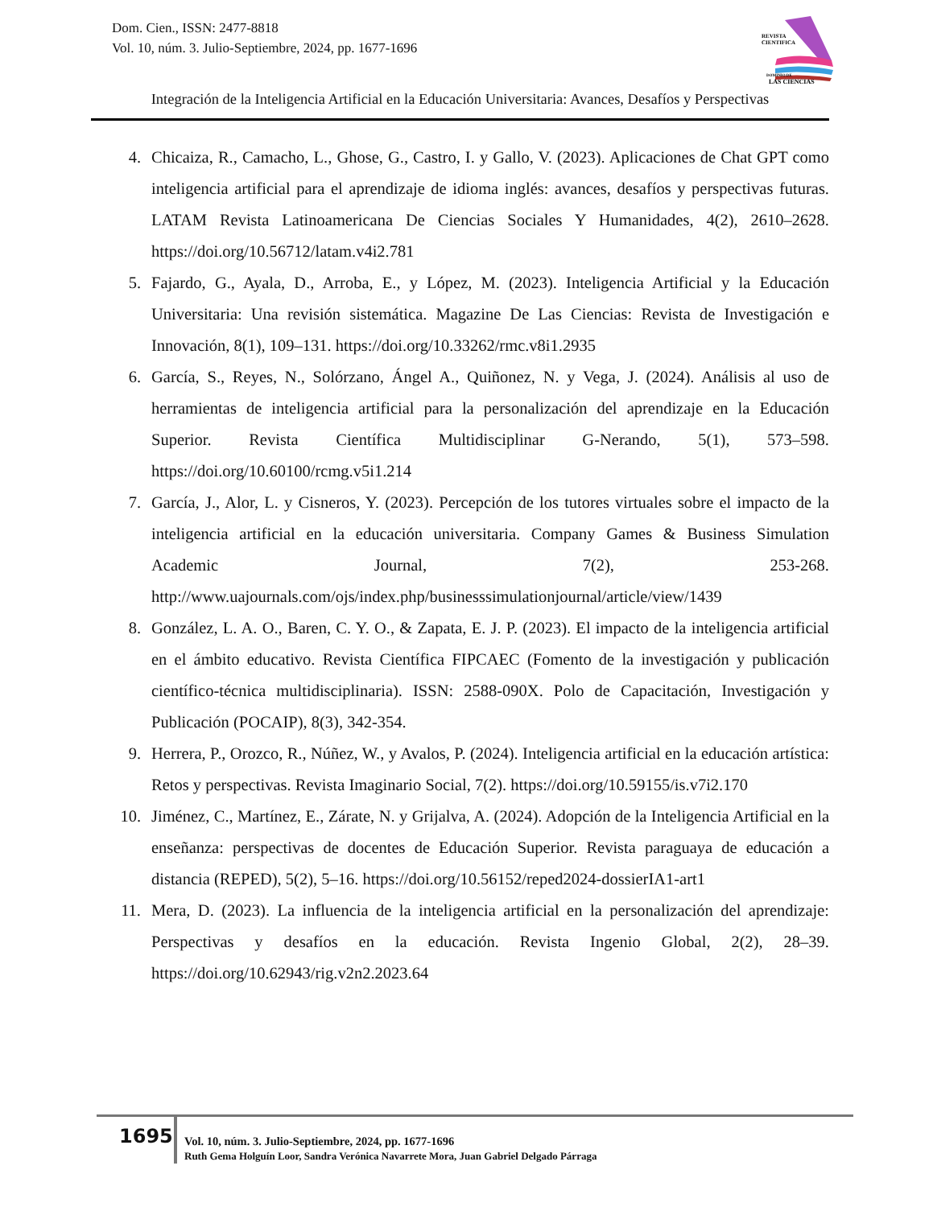Dom. Cien., ISSN: 2477-8818
Vol. 10, núm. 3. Julio-Septiembre, 2024, pp. 1677-1696
REVISTA
CIENTIFICA
DOMINIO DE
LAS CIENCIAS
Integración de la Inteligencia Artificial en la Educación Universitaria: Avances, Desafíos y Perspectivas
4. Chicaiza, R., Camacho, L., Ghose, G., Castro, I. y Gallo, V. (2023). Aplicaciones de Chat GPT como inteligencia artificial para el aprendizaje de idioma inglés: avances, desafíos y perspectivas futuras. LATAM Revista Latinoamericana De Ciencias Sociales Y Humanidades, 4(2), 2610–2628. https://doi.org/10.56712/latam.v4i2.781
5. Fajardo, G., Ayala, D., Arroba, E., y López, M. (2023). Inteligencia Artificial y la Educación Universitaria: Una revisión sistemática. Magazine De Las Ciencias: Revista de Investigación e Innovación, 8(1), 109–131. https://doi.org/10.33262/rmc.v8i1.2935
6. García, S., Reyes, N., Solórzano, Ángel A., Quiñonez, N. y Vega, J. (2024). Análisis al uso de herramientas de inteligencia artificial para la personalización del aprendizaje en la Educación Superior. Revista Científica Multidisciplinar G-Nerando, 5(1), 573–598. https://doi.org/10.60100/rcmg.v5i1.214
7. García, J., Alor, L. y Cisneros, Y. (2023). Percepción de los tutores virtuales sobre el impacto de la inteligencia artificial en la educación universitaria. Company Games & Business Simulation Academic Journal, 7(2), 253-268. http://www.uajournals.com/ojs/index.php/businesssimulationjournal/article/view/1439
8. González, L. A. O., Baren, C. Y. O., & Zapata, E. J. P. (2023). El impacto de la inteligencia artificial en el ámbito educativo. Revista Científica FIPCAEC (Fomento de la investigación y publicación científico-técnica multidisciplinaria). ISSN: 2588-090X. Polo de Capacitación, Investigación y Publicación (POCAIP), 8(3), 342-354.
9. Herrera, P., Orozco, R., Núñez, W., y Avalos, P. (2024). Inteligencia artificial en la educación artística: Retos y perspectivas. Revista Imaginario Social, 7(2). https://doi.org/10.59155/is.v7i2.170
10. Jiménez, C., Martínez, E., Zárate, N. y Grijalva, A. (2024). Adopción de la Inteligencia Artificial en la enseñanza: perspectivas de docentes de Educación Superior. Revista paraguaya de educación a distancia (REPED), 5(2), 5–16. https://doi.org/10.56152/reped2024-dossierIA1-art1
11. Mera, D. (2023). La influencia de la inteligencia artificial en la personalización del aprendizaje: Perspectivas y desafíos en la educación. Revista Ingenio Global, 2(2), 28–39. https://doi.org/10.62943/rig.v2n2.2023.64
1695
Vol. 10, núm. 3. Julio-Septiembre, 2024, pp. 1677-1696
Ruth Gema Holguín Loor, Sandra Verónica Navarrete Mora, Juan Gabriel Delgado Párraga